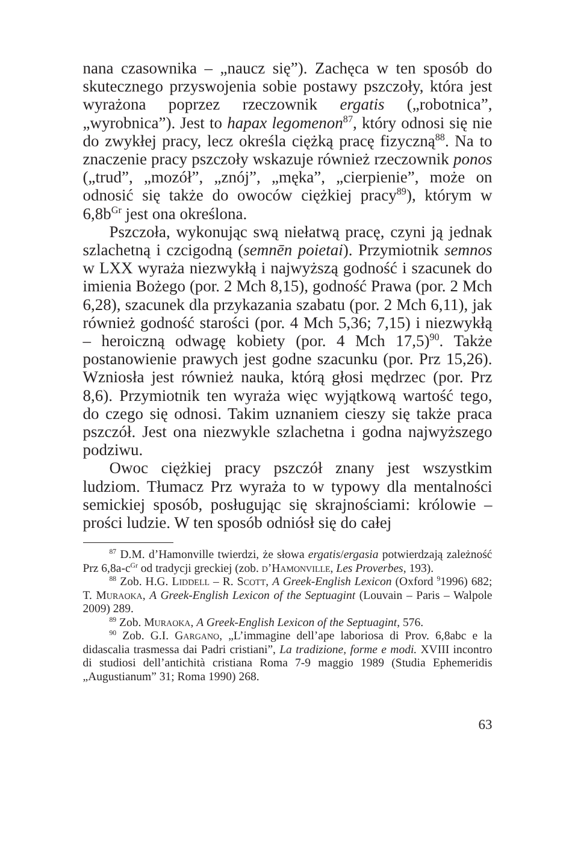nana czasownika – „naucz się”). Zachęca w ten sposób do skutecznego przyswojenia sobie postawy pszczoły, która jest wyrażona poprzez rzeczownik ergatis („robotnica”, „wyrobnica”). Jest to hapax legomenon<sup>87</sup>, który odnosi się nie do zwykłej pracy, lecz określa ciężką pracę fizyczną<sup>88</sup>. Na to znaczenie pracy pszczoły wskazuje również rzeczownik ponos („trud”, „mozół”, „znój”, „męka”, „cierpienie”, może on odnosić się także do owoców ciężkiej pracy<sup>89</sup>), którym w 6,8b<sup>Gr</sup> jest ona określona.
Pszczoła, wykonując swą niełatwą pracę, czyni ją jednak szlachetną i czcigodną (semnēn poietai). Przymiotnik semnos w LXX wyraża niezwykłą i najwyższą godność i szacunek do imienia Bożego (por. 2 Mch 8,15), godność Prawa (por. 2 Mch 6,28), szacunek dla przykazania szabatu (por. 2 Mch 6,11), jak również godność starości (por. 4 Mch 5,36; 7,15) i niezwykłą – heroiczną odwagę kobiety (por. 4 Mch 17,5)<sup>90</sup>. Także postanowienie prawych jest godne szacunku (por. Prz 15,26). Wzniosła jest również nauka, którą głosi mędrzec (por. Prz 8,6). Przymiotnik ten wyraża więc wyjątkową wartość tego, do czego się odnosi. Takim uznaniem cieszy się także praca pszczół. Jest ona niezwykle szlachetna i godna najwyższego podziwu.
Owoc ciężkiej pracy pszczół znany jest wszystkim ludziom. Tłumacz Prz wyraża to w typowy dla mentalności semickiej sposób, posługując się skrajnościami: królowie – prości ludzie. W ten sposób odniósł się do całej
<sup>87</sup> D.M. d’Hamonville twierdzi, że słowa ergatis/ergasia potwierdzają zależność Prz 6,8a-c<sup>Gr</sup> od tradycji greckiej (zob. d’Hamonville, Les Proverbes, 193).
<sup>88</sup> Zob. H.G. Liddell – R. Scott, A Greek-English Lexicon (Oxford <sup>9</sup>1996) 682; T. Muraoka, A Greek-English Lexicon of the Septuagint (Louvain – Paris – Walpole 2009) 289.
<sup>89</sup> Zob. Muraoka, A Greek-English Lexicon of the Septuagint, 576.
<sup>90</sup> Zob. G.I. Gargano, „L’immagine dell’ape laboriosa di Prov. 6,8abc e la didascalia trasmessa dai Padri cristiani”, La tradizione, forme e modi. XVIII incontro di studiosi dell’antichità cristiana Roma 7-9 maggio 1989 (Studia Ephemeridis „Augustianum” 31; Roma 1990) 268.
63